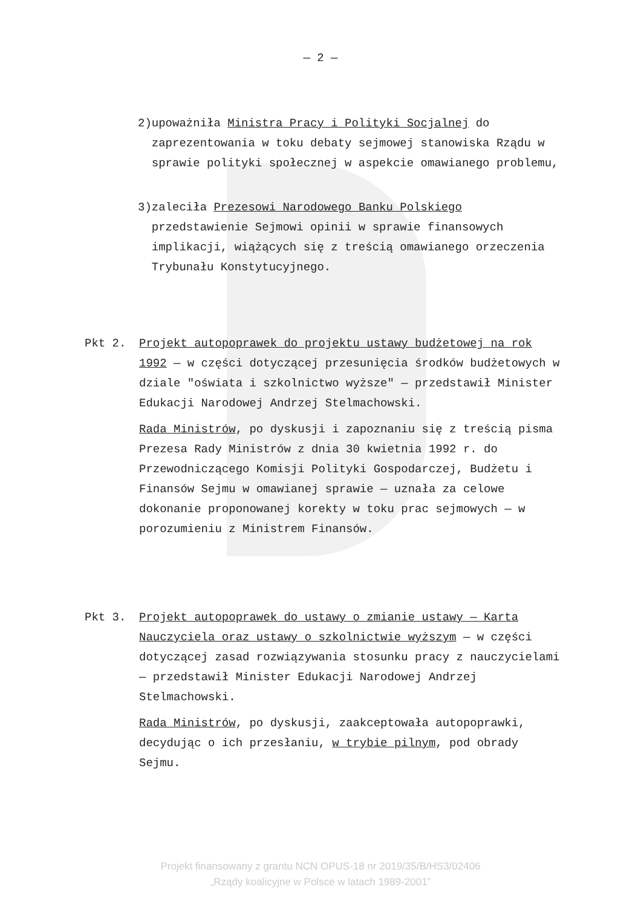— 2 —
2) upoważniła Ministra Pracy i Polityki Socjalnej do zaprezentowania w toku debaty sejmowej stanowiska Rządu w sprawie polityki społecznej w aspekcie omawianego problemu,
3) zaleciła Prezesowi Narodowego Banku Polskiego przedstawienie Sejmowi opinii w sprawie finansowych implikacji, wiążących się z treścią omawianego orzeczenia Trybunału Konstytucyjnego.
Pkt 2. Projekt autopoprawek do projektu ustawy budżetowej na rok 1992 — w części dotyczącej przesunięcia środków budżetowych w dziale "oświata i szkolnictwo wyższe" — przedstawił Minister Edukacji Narodowej Andrzej Stelmachowski.
Rada Ministrów, po dyskusji i zapoznaniu się z treścią pisma Prezesa Rady Ministrów z dnia 30 kwietnia 1992 r. do Przewodniczącego Komisji Polityki Gospodarczej, Budżetu i Finansów Sejmu w omawianej sprawie — uznała za celowe dokonanie proponowanej korekty w toku prac sejmowych — w porozumieniu z Ministrem Finansów.
Pkt 3. Projekt autopoprawek do ustawy o zmianie ustawy — Karta Nauczyciela oraz ustawy o szkolnictwie wyższym — w części dotyczącej zasad rozwiązywania stosunku pracy z nauczycielami — przedstawił Minister Edukacji Narodowej Andrzej Stelmachowski.
Rada Ministrów, po dyskusji, zaakceptowała autopoprawki, decydując o ich przesłaniu, w trybie pilnym, pod obrady Sejmu.
Projekt finansowany z grantu NCN OPUS-18 nr 2019/35/B/HS3/02406
„Rządy koalicyjne w Polsce w latach 1989-2001”